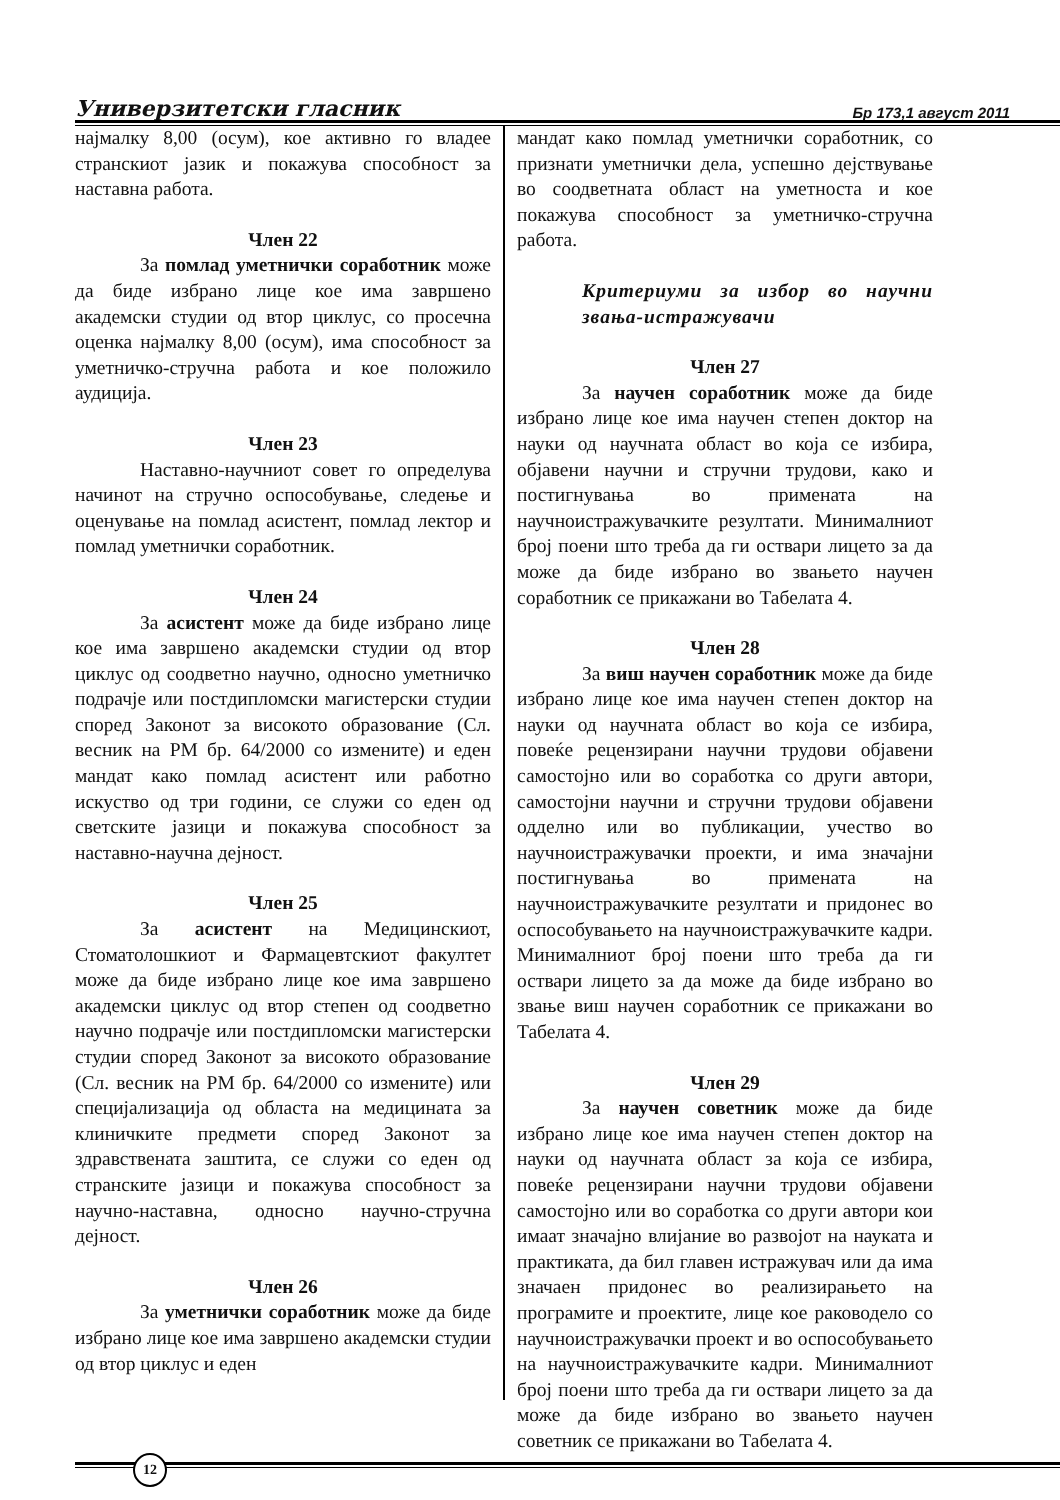Универзитетски гласник Бр 173,1 август 2011
најмалку 8,00 (осум), кое активно го владее странскиот јазик и покажува способност за наставна работа.
Член 22
За помлад уметнички соработник може да биде избрано лице кое има завршено академски студии од втор циклус, со просечна оценка најмалку 8,00 (осум), има способност за уметничко-стручна работа и кое положило аудиција.
Член 23
Наставно-научниот совет го определува начинот на стручно оспособување, следење и оценување на помлад асистент, помлад лектор и помлад уметнички соработник.
Член 24
За асистент може да биде избрано лице кое има завршено академски студии од втор циклус од соодветно научно, односно уметничко подрачје или постдипломски магистерски студии според Законот за високото образование (Сл. весник на РМ бр. 64/2000 со измените) и еден мандат како помлад асистент или работно искуство од три години, се служи со еден од светските јазици и покажува способност за наставно-научна дејност.
Член 25
За асистент на Медицинскиот, Стоматолошкиот и Фармацевтскиот факултет може да биде избрано лице кое има завршено академски циклус од втор степен од соодветно научно подрачје или постдипломски магистерски студии според Законот за високото образование (Сл. весник на РМ бр. 64/2000 со измените) или специјализација од областа на медицината за клиничките предмети според Законот за здравствената заштита, се служи со еден од странските јазици и покажува способност за научно-наставна, односно научно-стручна дејност.
Член 26
За уметнички соработник може да биде избрано лице кое има завршено академски студии од втор циклус и еден
мандат како помлад уметнички соработник, со признати уметнички дела, успешно дејствување во соодветната област на уметноста и кое покажува способност за уметничко-стручна работа.
Критериуми за избор во научни звања-истражувачи
Член 27
За научен соработник може да биде избрано лице кое има научен степен доктор на науки од научната област во која се избира, објавени научни и стручни трудови, како и постигнувања во примената на научноистражувачките резултати. Минималниот број поени што треба да ги оствари лицето за да може да биде избрано во звањето научен соработник се прикажани во Табелата 4.
Член 28
За виш научен соработник може да биде избрано лице кое има научен степен доктор на науки од научната област во која се избира, повеќе рецензирани научни трудови објавени самостојно или во соработка со други автори, самостојни научни и стручни трудови објавени одделно или во публикации, учество во научноистражувачки проекти, и има значајни постигнувања во примената на научноистражувачките резултати и придонес во оспособувањето на научноистражувачките кадри. Минималниот број поени што треба да ги оствари лицето за да може да биде избрано во звање виш научен соработник се прикажани во Табелата 4.
Член 29
За научен советник може да биде избрано лице кое има научен степен доктор на науки од научната област за која се избира, повеќе рецензирани научни трудови објавени самостојно или во соработка со други автори кои имаат значајно влијание во развојот на науката и практиката, да бил главен истражувач или да има значаен придонес во реализирањето на програмите и проектите, лице кое раководело со научноистражувачки проект и во оспособувањето на научноистражувачките кадри. Минималниот број поени што треба да ги оствари лицето за да може да биде избрано во звањето научен советник се прикажани во Табелата 4.
12